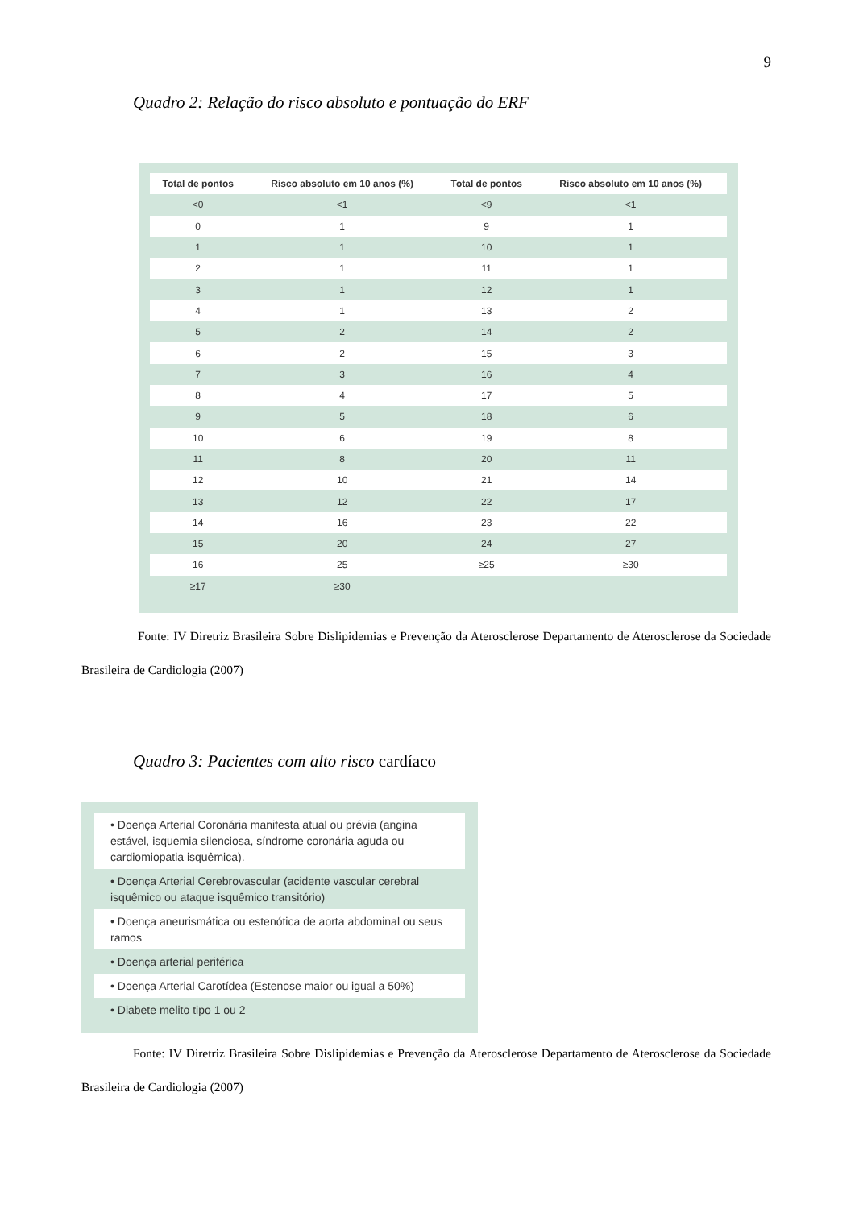9
Quadro 2: Relação do risco absoluto e pontuação do ERF
| Total de pontos | Risco absoluto em 10 anos (%) | Total de pontos | Risco absoluto em 10 anos (%) |
| --- | --- | --- | --- |
| <0 | <1 | <9 | <1 |
| 0 | 1 | 9 | 1 |
| 1 | 1 | 10 | 1 |
| 2 | 1 | 11 | 1 |
| 3 | 1 | 12 | 1 |
| 4 | 1 | 13 | 2 |
| 5 | 2 | 14 | 2 |
| 6 | 2 | 15 | 3 |
| 7 | 3 | 16 | 4 |
| 8 | 4 | 17 | 5 |
| 9 | 5 | 18 | 6 |
| 10 | 6 | 19 | 8 |
| 11 | 8 | 20 | 11 |
| 12 | 10 | 21 | 14 |
| 13 | 12 | 22 | 17 |
| 14 | 16 | 23 | 22 |
| 15 | 20 | 24 | 27 |
| 16 | 25 | ≥25 | ≥30 |
| ≥17 | ≥30 | | |
Fonte: IV Diretriz Brasileira Sobre Dislipidemias e Prevenção da Aterosclerose Departamento de Aterosclerose da Sociedade Brasileira de Cardiologia (2007)
Quadro 3: Pacientes com alto risco cardíaco
• Doença Arterial Coronária manifesta atual ou prévia (angina estável, isquemia silenciosa, síndrome coronária aguda ou cardiomiopatia isquêmica).
• Doença Arterial Cerebrovascular (acidente vascular cerebral isquêmico ou ataque isquêmico transitório)
• Doença aneurismática ou estenótica de aorta abdominal ou seus ramos
• Doença arterial periférica
• Doença Arterial Carotídea (Estenose maior ou igual a 50%)
• Diabete melito tipo 1 ou 2
Fonte: IV Diretriz Brasileira Sobre Dislipidemias e Prevenção da Aterosclerose Departamento de Aterosclerose da Sociedade Brasileira de Cardiologia (2007)